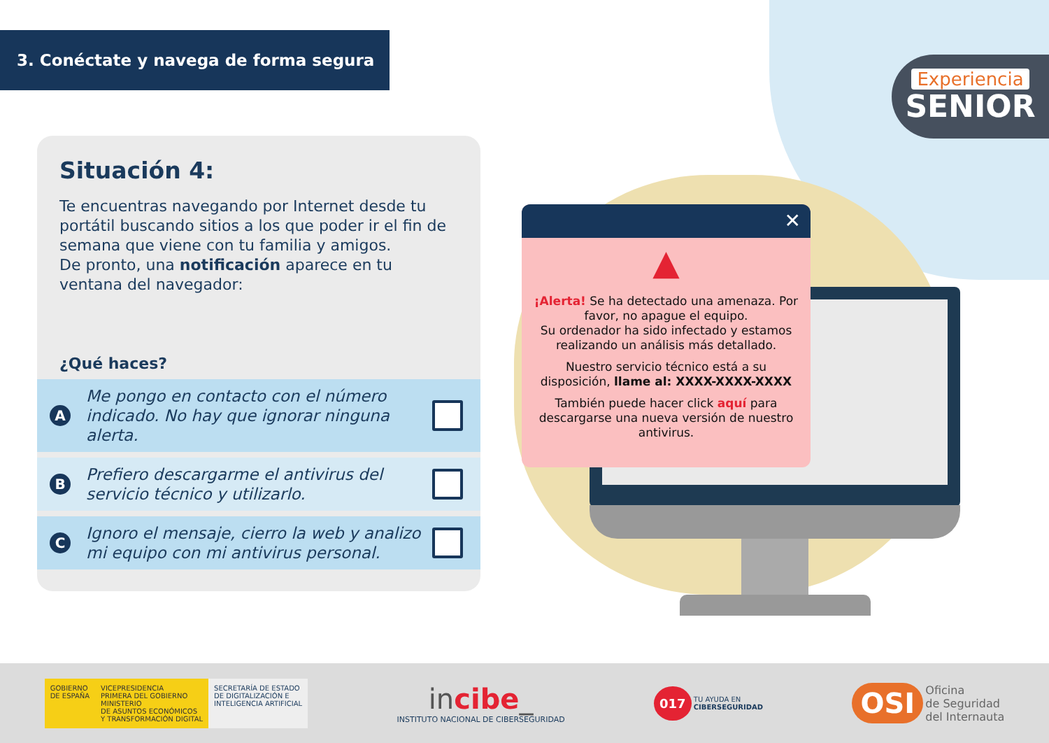3. Conéctate y navega de forma segura
Experiencia
SENIOR
Situación 4:
Te encuentras navegando por Internet desde tu portátil buscando sitios a los que poder ir el fin de semana que viene con tu familia y amigos.
De pronto, una notificación aparece en tu ventana del navegador:
¿Qué haces?
A Me pongo en contacto con el número indicado. No hay que ignorar ninguna alerta.
B Prefiero descargarme el antivirus del servicio técnico y utilizarlo.
C Ignoro el mensaje, cierro la web y analizo mi equipo con mi antivirus personal.
✕
▲
¡Alerta! Se ha detectado una amenaza. Por favor, no apague el equipo.
Su ordenador ha sido infectado y estamos realizando un análisis más detallado.
Nuestro servicio técnico está a su disposición, llame al: XXXX-XXXX-XXXX
También puede hacer click aquí para descargarse una nueva versión de nuestro antivirus.
GOBIERNO
DE ESPAÑA
VICEPRESIDENCIA
PRIMERA DEL GOBIERNO
MINISTERIO
DE ASUNTOS ECONÓMICOS
Y TRANSFORMACIÓN DIGITAL
SECRETARÍA DE ESTADO
DE DIGITALIZACIÓN E
INTELIGENCIA ARTIFICIAL
incibe_
INSTITUTO NACIONAL DE CIBERSEGURIDAD
017 TU AYUDA EN
CIBERSEGURIDAD
OSI Oficina
de Seguridad
del Internauta